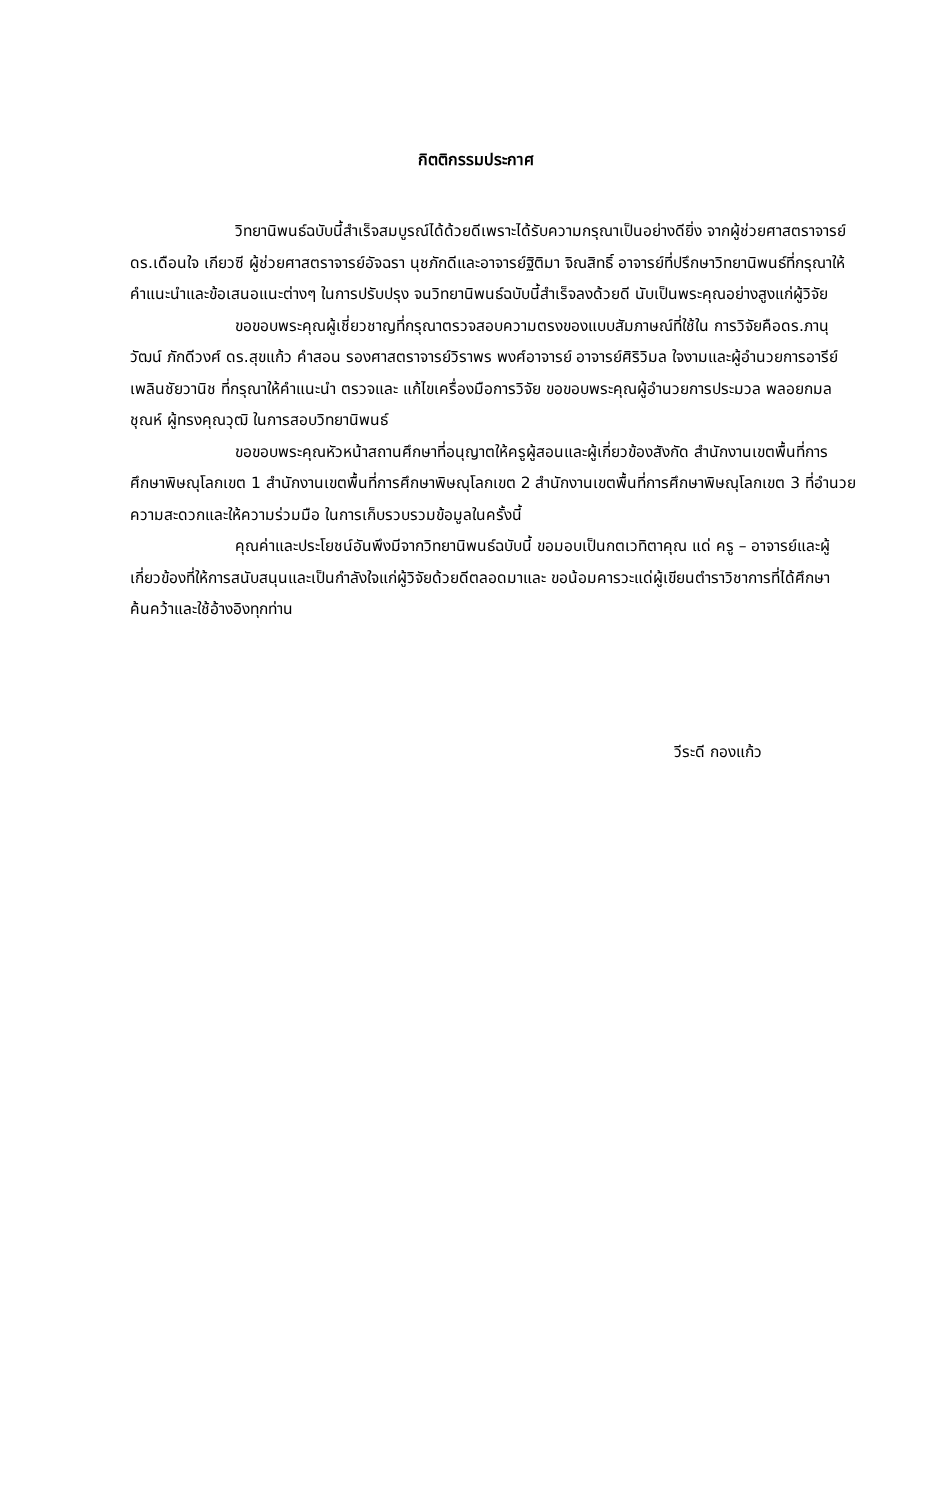กิตติกรรมประกาศ
วิทยานิพนธ์ฉบับนี้สำเร็จสมบูรณ์ได้ด้วยดีเพราะได้รับความกรุณาเป็นอย่างดียิ่ง จากผู้ช่วยศาสตราจารย์ ดร.เดือนใจ เกียวซี ผู้ช่วยศาสตราจารย์อัจฉรา นุชภักดีและอาจารย์ฐิติมา จิณสิทธิ์ อาจารย์ที่ปรึกษาวิทยานิพนธ์ที่กรุณาให้คำแนะนำและข้อเสนอแนะต่างๆ ในการปรับปรุง จนวิทยานิพนธ์ฉบับนี้สำเร็จลงด้วยดี นับเป็นพระคุณอย่างสูงแก่ผู้วิจัย
ขอขอบพระคุณผู้เชี่ยวชาญที่กรุณาตรวจสอบความตรงของแบบสัมภาษณ์ที่ใช้ใน การวิจัยคือดร.ภานุวัฒน์ ภักดีวงศ์ ดร.สุขแก้ว คำสอน รองศาสตราจารย์วิราพร พงศ์อาจารย์ อาจารย์ศิริวิมล ใจงามและผู้อำนวยการอารีย์ เพลินชัยวานิช ที่กรุณาให้คำแนะนำ ตรวจและ แก้ไขเครื่องมือการวิจัย ขอขอบพระคุณผู้อำนวยการประมวล พลอยกมลชุณห์ ผู้ทรงคุณวุฒิ ในการสอบวิทยานิพนธ์
ขอขอบพระคุณหัวหน้าสถานศึกษาที่อนุญาตให้ครูผู้สอนและผู้เกี่ยวข้องสังกัด สำนักงานเขตพื้นที่การศึกษาพิษณุโลกเขต 1 สำนักงานเขตพื้นที่การศึกษาพิษณุโลกเขต 2 สำนักงานเขตพื้นที่การศึกษาพิษณุโลกเขต 3 ที่อำนวยความสะดวกและให้ความร่วมมือ ในการเก็บรวบรวมข้อมูลในครั้งนี้
คุณค่าและประโยชน์อันพึงมีจากวิทยานิพนธ์ฉบับนี้ ขอมอบเป็นกตเวทิตาคุณ แด่ ครู – อาจารย์และผู้เกี่ยวข้องที่ให้การสนับสนุนและเป็นกำลังใจแก่ผู้วิจัยด้วยดีตลอดมาและ ขอน้อมคารวะแด่ผู้เขียนตำราวิชาการที่ได้ศึกษาค้นคว้าและใช้อ้างอิงทุกท่าน
วีระดี กองแก้ว